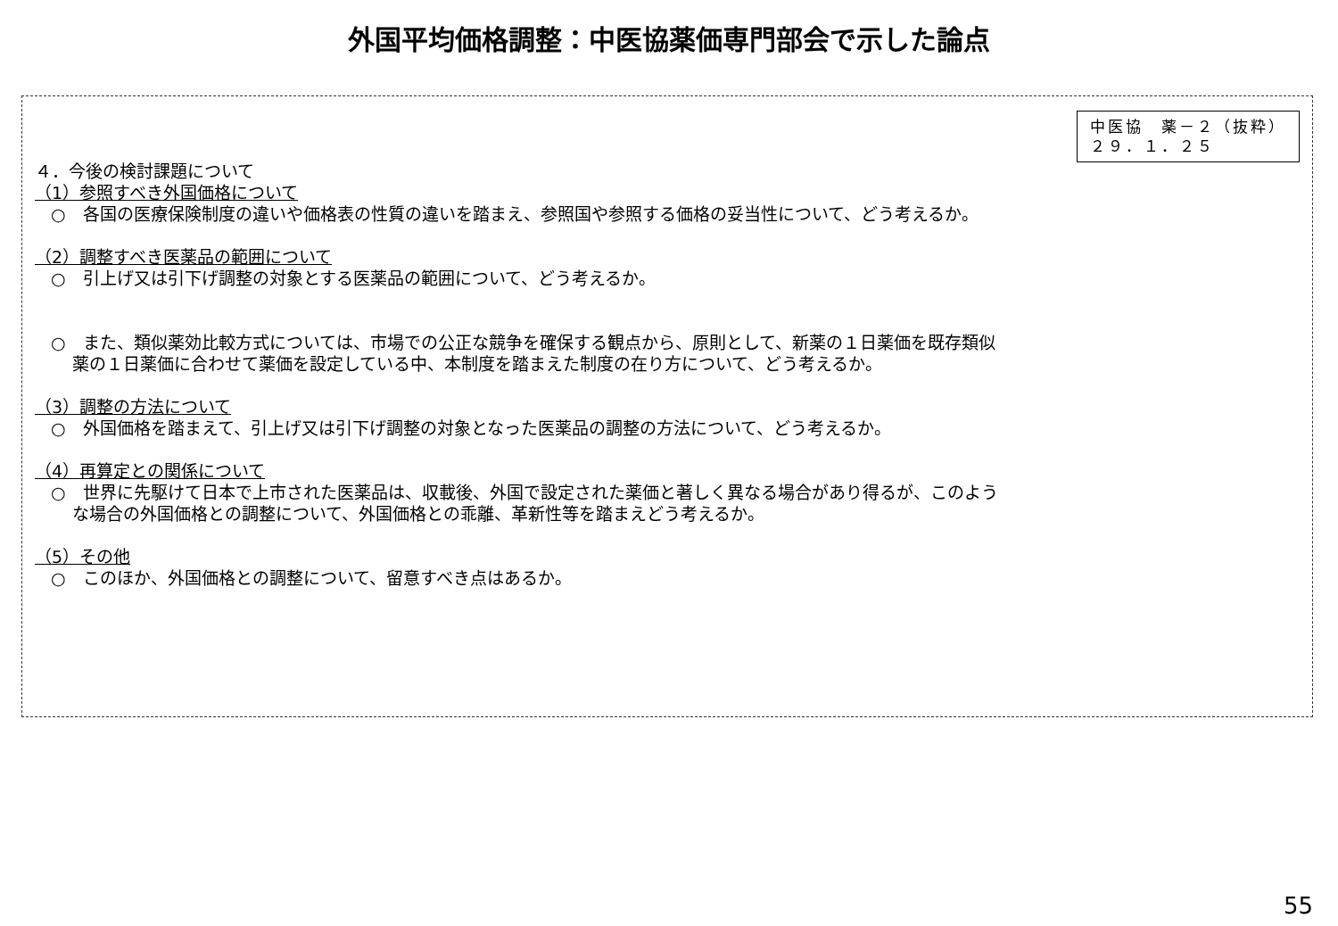外国平均価格調整：中医協薬価専門部会で示した論点
中医協　薬－２（抜粋）
２９．１．２５
４．今後の検討課題について
（1）参照すべき外国価格について
○　各国の医療保険制度の違いや価格表の性質の違いを踏まえ、参照国や参照する価格の妥当性について、どう考えるか。
（2）調整すべき医薬品の範囲について
○　引上げ又は引下げ調整の対象とする医薬品の範囲について、どう考えるか。
○　また、類似薬効比較方式については、市場での公正な競争を確保する観点から、原則として、新薬の１日薬価を既存類似
薬の１日薬価に合わせて薬価を設定している中、本制度を踏まえた制度の在り方について、どう考えるか。
（3）調整の方法について
○　外国価格を踏まえて、引上げ又は引下げ調整の対象となった医薬品の調整の方法について、どう考えるか。
（4）再算定との関係について
○　世界に先駆けて日本で上市された医薬品は、収載後、外国で設定された薬価と著しく異なる場合があり得るが、このよう
な場合の外国価格との調整について、外国価格との乖離、革新性等を踏まえどう考えるか。
（5）その他
○　このほか、外国価格との調整について、留意すべき点はあるか。
55